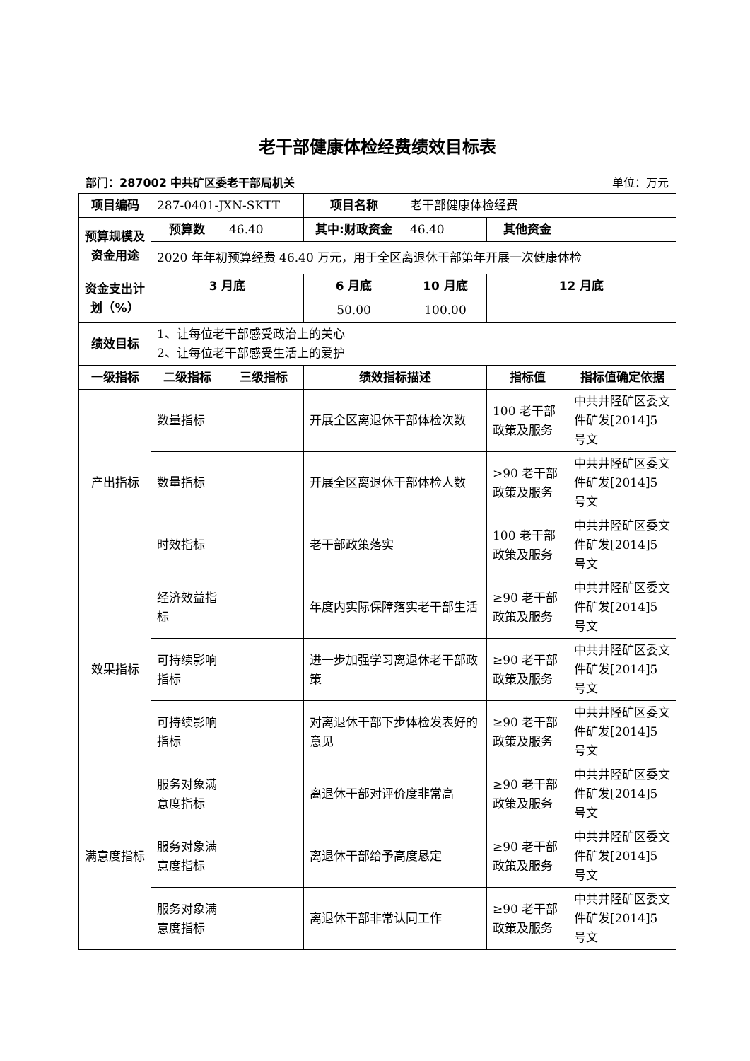老干部健康体检经费绩效目标表
部门：287002 中共矿区委老干部局机关 单位：万元
| 项目编码 | 287-0401-JXN-SKTT | | 项目名称 | 老干部健康体检经费 | | |
| 预算规模及资金用途 | 预算数 | 46.40 | 其中:财政资金 | 46.40 | 其他资金 | |
| | 2020 年年初预算经费 46.40 万元，用于全区离退休干部第年开展一次健康体检 | | | | | |
| 资金支出计划（%） | 3 月底 | | 6 月底 | 10 月底 | 12 月底 | |
| | | | 50.00 | 100.00 | | |
| 绩效目标 | 1、让每位老干部感受政治上的关心 2、让每位老干部感受生活上的爱护 | | | | | |
| 一级指标 | 二级指标 | 三级指标 | 绩效指标描述 | | 指标值 | 指标值确定依据 |
| 产出指标 | 数量指标 | | 开展全区离退休干部体检次数 | | 100 老干部政策及服务 | 中共井陉矿区委文件矿发[2014]5 号文 |
| | 数量指标 | | 开展全区离退休干部体检人数 | | >90 老干部政策及服务 | 中共井陉矿区委文件矿发[2014]5 号文 |
| | 时效指标 | | 老干部政策落实 | | 100 老干部政策及服务 | 中共井陉矿区委文件矿发[2014]5 号文 |
| 效果指标 | 经济效益指标 | | 年度内实际保障落实老干部生活 | | ≥90 老干部政策及服务 | 中共井陉矿区委文件矿发[2014]5 号文 |
| | 可持续影响指标 | | 进一步加强学习离退休老干部政策 | | ≥90 老干部政策及服务 | 中共井陉矿区委文件矿发[2014]5 号文 |
| | 可持续影响指标 | | 对离退休干部下步体检发表好的意见 | | ≥90 老干部政策及服务 | 中共井陉矿区委文件矿发[2014]5 号文 |
| 满意度指标 | 服务对象满意度指标 | | 离退休干部对评价度非常高 | | ≥90 老干部政策及服务 | 中共井陉矿区委文件矿发[2014]5 号文 |
| | 服务对象满意度指标 | | 离退休干部给予高度恳定 | | ≥90 老干部政策及服务 | 中共井陉矿区委文件矿发[2014]5 号文 |
| | 服务对象满意度指标 | | 离退休干部非常认同工作 | | ≥90 老干部政策及服务 | 中共井陉矿区委文件矿发[2014]5 号文 |